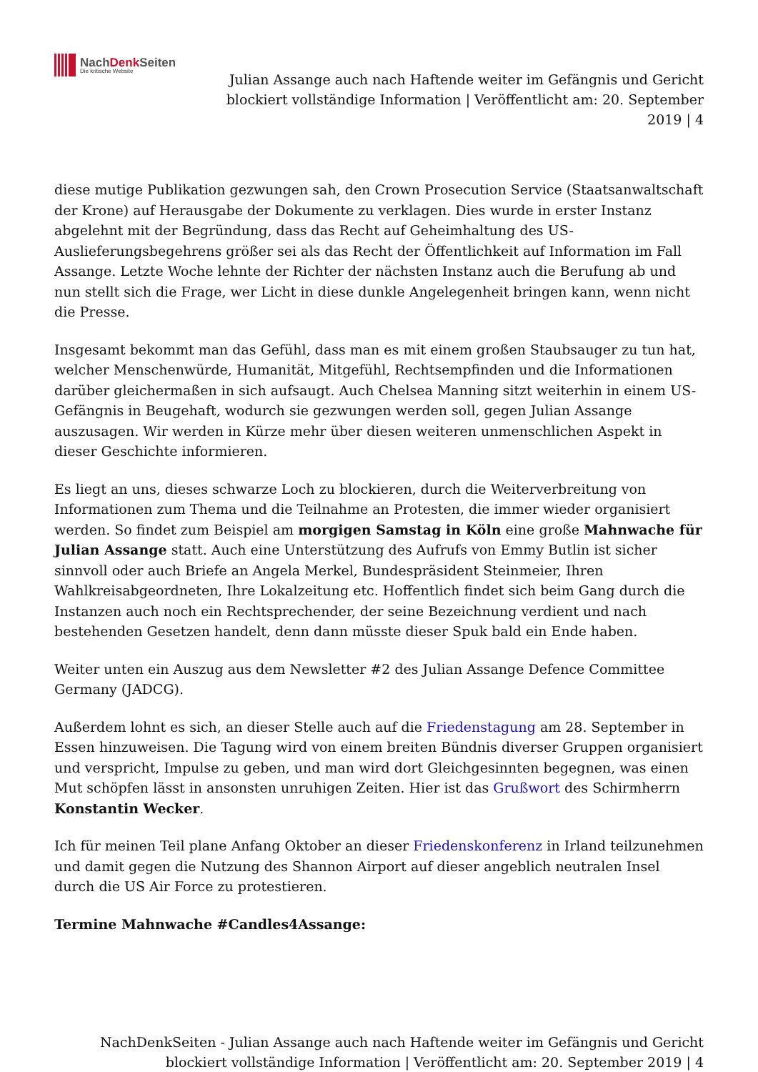NachDenk Seiten
Die kritische Website
Julian Assange auch nach Haftende weiter im Gefängnis und Gericht blockiert vollständige Information | Veröffentlicht am: 20. September 2019 | 4
diese mutige Publikation gezwungen sah, den Crown Prosecution Service (Staatsanwaltschaft der Krone) auf Herausgabe der Dokumente zu verklagen. Dies wurde in erster Instanz abgelehnt mit der Begründung, dass das Recht auf Geheimhaltung des US-Auslieferungsbegehrens größer sei als das Recht der Öffentlichkeit auf Information im Fall Assange. Letzte Woche lehnte der Richter der nächsten Instanz auch die Berufung ab und nun stellt sich die Frage, wer Licht in diese dunkle Angelegenheit bringen kann, wenn nicht die Presse.
Insgesamt bekommt man das Gefühl, dass man es mit einem großen Staubsauger zu tun hat, welcher Menschenwürde, Humanität, Mitgefühl, Rechtsempfinden und die Informationen darüber gleichermaßen in sich aufsaugt. Auch Chelsea Manning sitzt weiterhin in einem US-Gefängnis in Beugehaft, wodurch sie gezwungen werden soll, gegen Julian Assange auszusagen. Wir werden in Kürze mehr über diesen weiteren unmenschlichen Aspekt in dieser Geschichte informieren.
Es liegt an uns, dieses schwarze Loch zu blockieren, durch die Weiterverbreitung von Informationen zum Thema und die Teilnahme an Protesten, die immer wieder organisiert werden. So findet zum Beispiel am morgigen Samstag in Köln eine große Mahnwache für Julian Assange statt. Auch eine Unterstützung des Aufrufs von Emmy Butlin ist sicher sinnvoll oder auch Briefe an Angela Merkel, Bundespräsident Steinmeier, Ihren Wahlkreisabgeordneten, Ihre Lokalzeitung etc. Hoffentlich findet sich beim Gang durch die Instanzen auch noch ein Rechtsprechender, der seine Bezeichnung verdient und nach bestehenden Gesetzen handelt, denn dann müsste dieser Spuk bald ein Ende haben.
Weiter unten ein Auszug aus dem Newsletter #2 des Julian Assange Defence Committee Germany (JADCG).
Außerdem lohnt es sich, an dieser Stelle auch auf die Friedenstagung am 28. September in Essen hinzuweisen. Die Tagung wird von einem breiten Bündnis diverser Gruppen organisiert und verspricht, Impulse zu geben, und man wird dort Gleichgesinnten begegnen, was einen Mut schöpfen lässt in ansonsten unruhigen Zeiten. Hier ist das Grußwort des Schirmherrn Konstantin Wecker.
Ich für meinen Teil plane Anfang Oktober an dieser Friedenskonferenz in Irland teilzunehmen und damit gegen die Nutzung des Shannon Airport auf dieser angeblich neutralen Insel durch die US Air Force zu protestieren.
Termine Mahnwache #Candles4Assange:
NachDenkSeiten - Julian Assange auch nach Haftende weiter im Gefängnis und Gericht blockiert vollständige Information | Veröffentlicht am: 20. September 2019 | 4